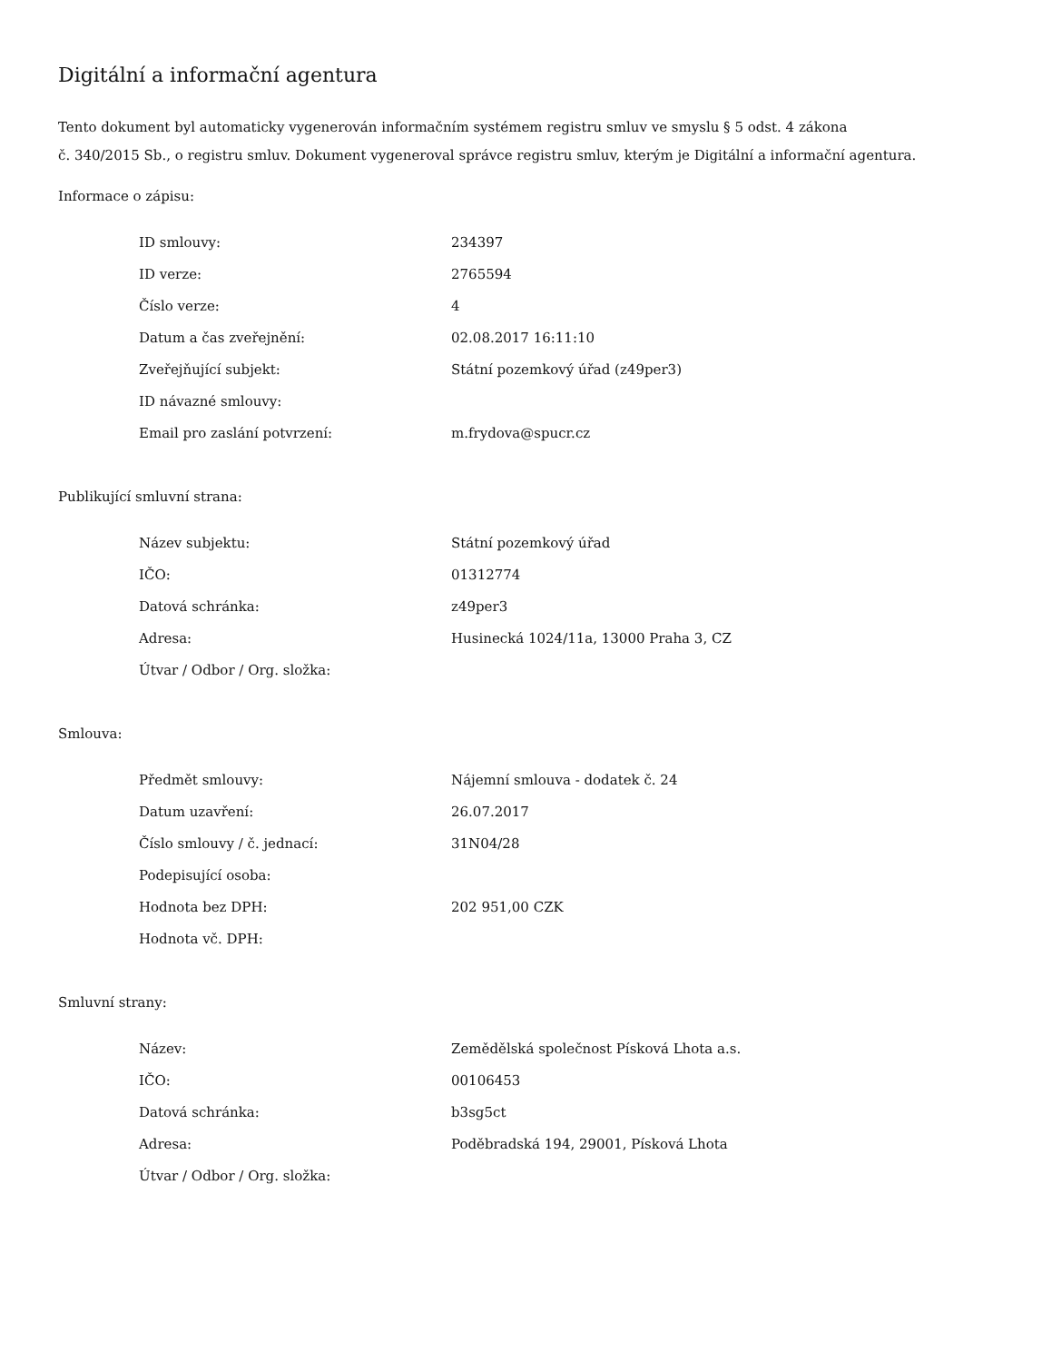Digitální a informační agentura
Tento dokument byl automaticky vygenerován informačním systémem registru smluv ve smyslu § 5 odst. 4 zákona
č. 340/2015 Sb., o registru smluv. Dokument vygeneroval správce registru smluv, kterým je Digitální a informační agentura.
Informace o zápisu:
| ID smlouvy: | 234397 |
| ID verze: | 2765594 |
| Číslo verze: | 4 |
| Datum a čas zveřejnění: | 02.08.2017 16:11:10 |
| Zveřejňující subjekt: | Státní pozemkový úřad (z49per3) |
| ID návazné smlouvy: | |
| Email pro zaslání potvrzení: | m.frydova@spucr.cz |
Publikující smluvní strana:
| Název subjektu: | Státní pozemkový úřad |
| IČO: | 01312774 |
| Datová schránka: | z49per3 |
| Adresa: | Husinecká 1024/11a, 13000 Praha 3, CZ |
| Útvar / Odbor / Org. složka: | |
Smlouva:
| Předmět smlouvy: | Nájemní smlouva - dodatek č. 24 |
| Datum uzavření: | 26.07.2017 |
| Číslo smlouvy / č. jednací: | 31N04/28 |
| Podepisující osoba: | |
| Hodnota bez DPH: | 202 951,00 CZK |
| Hodnota vč. DPH: | |
Smluvní strany:
| Název: | Zemědělská společnost Písková Lhota a.s. |
| IČO: | 00106453 |
| Datová schránka: | b3sg5ct |
| Adresa: | Poděbradská 194, 29001, Písková Lhota |
| Útvar / Odbor / Org. složka: | |